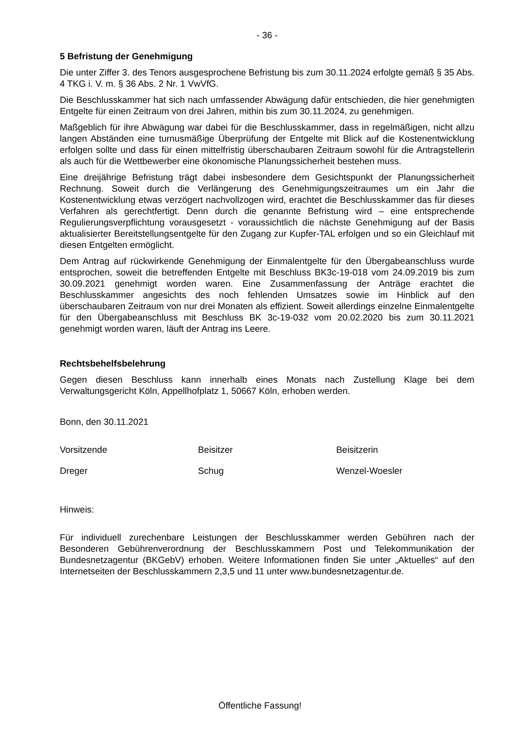- 36 -
5 Befristung der Genehmigung
Die unter Ziffer 3. des Tenors ausgesprochene Befristung bis zum 30.11.2024 erfolgte gemäß § 35 Abs. 4 TKG i. V. m. § 36 Abs. 2 Nr. 1 VwVfG.
Die Beschlusskammer hat sich nach umfassender Abwägung dafür entschieden, die hier genehmigten Entgelte für einen Zeitraum von drei Jahren, mithin bis zum 30.11.2024, zu genehmigen.
Maßgeblich für ihre Abwägung war dabei für die Beschlusskammer, dass in regelmäßigen, nicht allzu langen Abständen eine turnusmäßige Überprüfung der Entgelte mit Blick auf die Kostenentwicklung erfolgen sollte und dass für einen mittelfristig überschaubaren Zeitraum sowohl für die Antragstellerin als auch für die Wettbewerber eine ökonomische Planungssicherheit bestehen muss.
Eine dreijährige Befristung trägt dabei insbesondere dem Gesichtspunkt der Planungssicherheit Rechnung. Soweit durch die Verlängerung des Genehmigungszeitraumes um ein Jahr die Kostenentwicklung etwas verzögert nachvollzogen wird, erachtet die Beschlusskammer das für dieses Verfahren als gerechtfertigt. Denn durch die genannte Befristung wird – eine entsprechende Regulierungsverpflichtung vorausgesetzt - voraussichtlich die nächste Genehmigung auf der Basis aktualisierter Bereitstellungsentgelte für den Zugang zur Kupfer-TAL erfolgen und so ein Gleichlauf mit diesen Entgelten ermöglicht.
Dem Antrag auf rückwirkende Genehmigung der Einmalentgelte für den Übergabeanschluss wurde entsprochen, soweit die betreffenden Entgelte mit Beschluss BK3c-19-018 vom 24.09.2019 bis zum 30.09.2021 genehmigt worden waren. Eine Zusammenfassung der Anträge erachtet die Beschlusskammer angesichts des noch fehlenden Umsatzes sowie im Hinblick auf den überschaubaren Zeitraum von nur drei Monaten als effizient. Soweit allerdings einzelne Einmalentgelte für den Übergabeanschluss mit Beschluss BK 3c-19-032 vom 20.02.2020 bis zum 30.11.2021 genehmigt worden waren, läuft der Antrag ins Leere.
Rechtsbehelfsbelehrung
Gegen diesen Beschluss kann innerhalb eines Monats nach Zustellung Klage bei dem Verwaltungsgericht Köln, Appellhofplatz 1, 50667 Köln, erhoben werden.
Bonn, den 30.11.2021
Vorsitzende Beisitzer Beisitzerin
Dreger Schug Wenzel-Woesler
Hinweis:
Für individuell zurechenbare Leistungen der Beschlusskammer werden Gebühren nach der Besonderen Gebührenverordnung der Beschlusskammern Post und Telekommunikation der Bundesnetzagentur (BKGebV) erhoben. Weitere Informationen finden Sie unter „Aktuelles“ auf den Internetseiten der Beschlusskammern 2,3,5 und 11 unter www.bundesnetzagentur.de.
Öffentliche Fassung!